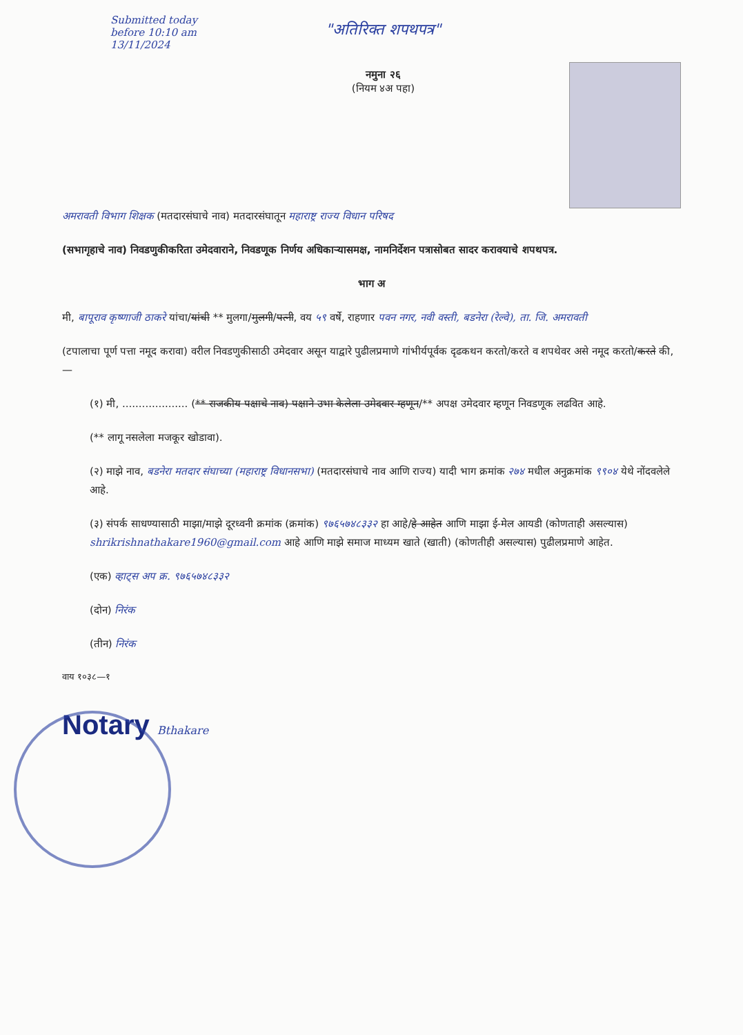Submitted today
before 10:10 am
13/11/2024
"अतिरिक्त शपथपत्र"
नमुना २६
(नियम ४अ पहा)
अमरावती विभाग शिक्षक (मतदारसंघाचे नाव) मतदारसंघातून महाराष्ट्र राज्य विधान परिषद
(सभागृहाचे नाव) निवडणुकीकरिता उमेदवाराने, निवडणूक निर्णय अधिकाऱ्यासमक्ष, नामनिर्देशन पत्रासोबत सादर करावयाचे शपथपत्र.
भाग अ
मी, बापूराव कृष्णाजी ठाकरे यांचा/यांची ** मुलगा/मुलगी/पत्नी, वय ५९ वर्षे, राहणार पवन नगर, नवी वस्ती, बडनेरा (रेल्वे), ता. जि. अमरावती
(टपालाचा पूर्ण पत्ता नमूद करावा) वरील निवडणुकीसाठी उमेदवार असून याद्वारे पुढीलप्रमाणे गांभीर्यपूर्वक दृढकथन करतो/करते व शपथेवर असे नमूद करतो/करते की,—
(१) मी, .................... (** राजकीय पक्षाचे नाव) पक्षाने उभा केलेला उमेदवार म्हणून/** अपक्ष उमेदवार म्हणून निवडणूक लढवित आहे.
(** लागू नसलेला मजकूर खोडावा).
(२) माझे नाव, बडनेरा मतदार संघाच्या (महाराष्ट्र विधानसभा) (मतदारसंघाचे नाव आणि राज्य) यादी भाग क्रमांक २७४ मधील अनुक्रमांक ९९०४ येथे नोंदवलेले आहे.
(३) संपर्क साधण्यासाठी माझा/माझे दूरध्वनी क्रमांक (क्रमांक) ९७६५७४८३३२ हा आहे/हे आहेत आणि माझा ई-मेल आयडी (कोणताही असल्यास) shrikrishnathakare1960@gmail.com आहे आणि माझे समाज माध्यम खाते (खाती) (कोणतीही असल्यास) पुढीलप्रमाणे आहेत.
(एक) व्हाट्स अप क्र. ९७६५७४८३३२
(दोन) निरंक
(तीन) निरंक
वाय १०३८—१
Notary Bthakare